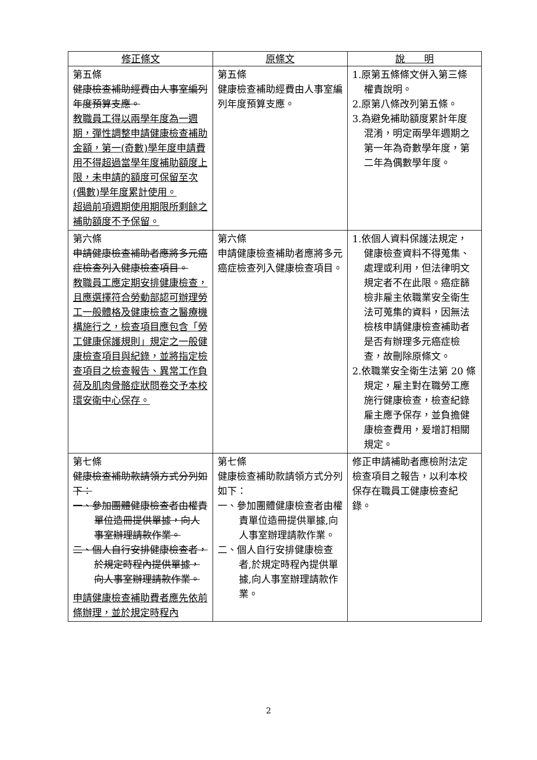| 修正條文 | 原條文 | 說 明 |
| --- | --- | --- |
| 第五條 健康檢查補助經費由人事室編列年度預算支應。 教職員工得以兩學年度為一週期，彈性調整申請健康檢查補助金額，第一(奇數)學年度申請費用不得超過當學年度補助額度上限，未申請的額度可保留至次(偶數)學年度累計使用。 超過前項週期使用期限所剩餘之補助額度不予保留。 | 第五條 健康檢查補助經費由人事室編列年度預算支應。 | 1.原第五條條文併入第三條權責說明。 2.原第八條改列第五條。 3.為避免補助額度累計年度混淆，明定兩學年週期之第一年為奇數學年度，第二年為偶數學年度。 |
| 第六條 申請健康檢查補助者應將多元癌症檢查列入健康檢查項目。 教職員工應定期安排健康檢查，且應選擇符合勞動部認可辦理勞工一般體格及健康檢查之醫療機構施行之，檢查項目應包含「勞工健康保護規則」規定之一般健康檢查項目與紀錄，並將指定檢查項目之檢查報告、異常工作負荷及肌肉骨骼症狀問卷交予本校環安衛中心保存。 | 第六條 申請健康檢查補助者應將多元癌症檢查列入健康檢查項目。 | 1.依個人資料保護法規定，健康檢查資料不得蒐集、處理或利用，但法律明文規定者不在此限。癌症篩檢非雇主依職業安全衛生法可蒐集的資料，因無法檢核申請健康檢查補助者是否有辦理多元癌症檢查，故刪除原條文。 2.依職業安全衛生法第 20 條規定，雇主對在職勞工應施行健康檢查，檢查紀錄雇主應予保存，並負擔健康檢查費用，爰增訂相關規定。 |
| 第七條 健康檢查補助款請領方式分列如下： 一、參加團體健康檢查者由權責單位造冊提供單據，向人事室辦理請款作業。 二、個人自行安排健康檢查者，於規定時程內提供單據，向人事室辦理請款作業。 申請健康檢查補助費者應先依前條辦理，並於規定時程內 | 第七條 健康檢查補助款請領方式分列如下： 一、參加團體健康檢查者由權責單位造冊提供單據,向人事室辦理請款作業。 二、個人自行安排健康檢查者,於規定時程內提供單據,向人事室辦理請款作業。 | 修正申請補助者應檢附法定檢查項目之報告，以利本校保存在職員工健康檢查紀錄。 |
2